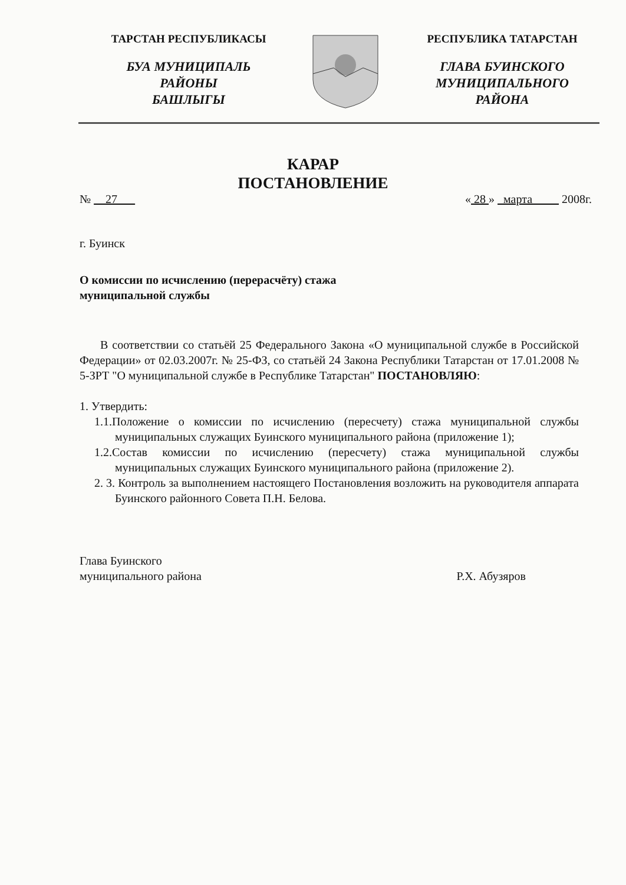ТАРСТАН РЕСПУБЛИКАСЫ
БУА МУНИЦИПАЛЬ
РАЙОНЫ
БАШЛЫГЫ
РЕСПУБЛИКА ТАТАРСТАН
ГЛАВА БУИНСКОГО
МУНИЦИПАЛЬНОГО
РАЙОНА
КАРАР
ПОСТАНОВЛЕНИЕ
№ 27 « 28 » марта 2008г.
г. Буинск
О комиссии по исчислению (перерасчёту) стажа
муниципальной службы
В соответствии со статьёй 25 Федерального Закона «О муниципальной службе в Российской Федерации» от 02.03.2007г. № 25-ФЗ, со статьёй 24 Закона Республики Татарстан от 17.01.2008 № 5-ЗРТ "О муниципальной службе в Республике Татарстан" ПОСТАНОВЛЯЮ:
1. Утвердить:
1.1.Положение о комиссии по исчислению (пересчету) стажа муниципальной службы муниципальных служащих Буинского муниципального района (приложение 1);
1.2.Состав комиссии по исчислению (пересчету) стажа муниципальной службы муниципальных служащих Буинского муниципального района (приложение 2).
2. 3. Контроль за выполнением настоящего Постановления возложить на руководителя аппарата Буинского районного Совета П.Н. Белова.
Глава Буинского
муниципального района
Р.Х. Абузяров